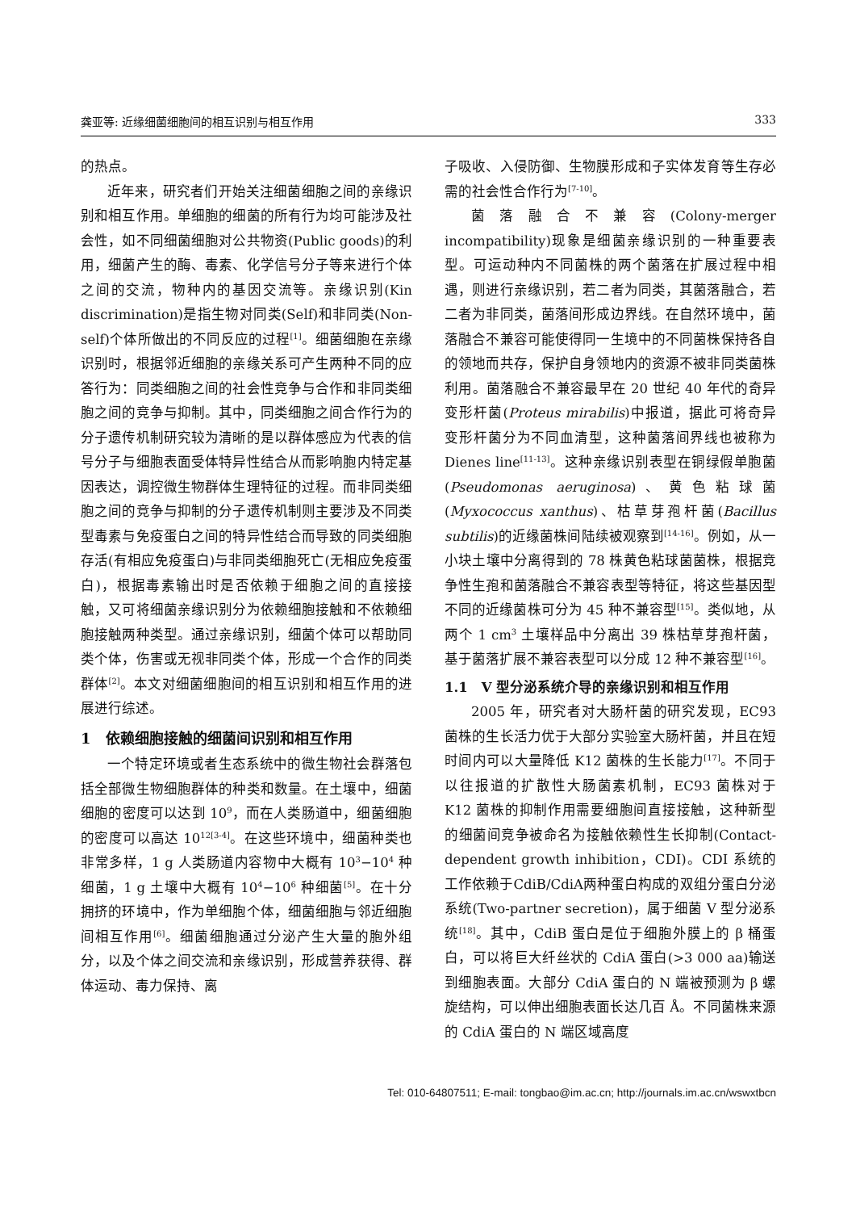龚亚等: 近缘细菌细胞间的相互识别与相互作用 333
的热点。
近年来，研究者们开始关注细菌细胞之间的亲缘识别和相互作用。单细胞的细菌的所有行为均可能涉及社会性，如不同细菌细胞对公共物资(Public goods)的利用，细菌产生的酶、毒素、化学信号分子等来进行个体之间的交流，物种内的基因交流等。亲缘识别(Kin discrimination)是指生物对同类(Self)和非同类(Non-self)个体所做出的不同反应的过程<sup>[1]</sup>。细菌细胞在亲缘识别时，根据邻近细胞的亲缘关系可产生两种不同的应答行为：同类细胞之间的社会性竞争与合作和非同类细胞之间的竞争与抑制。其中，同类细胞之间合作行为的分子遗传机制研究较为清晰的是以群体感应为代表的信号分子与细胞表面受体特异性结合从而影响胞内特定基因表达，调控微生物群体生理特征的过程。而非同类细胞之间的竞争与抑制的分子遗传机制则主要涉及不同类型毒素与免疫蛋白之间的特异性结合而导致的同类细胞存活(有相应免疫蛋白)与非同类细胞死亡(无相应免疫蛋白)，根据毒素输出时是否依赖于细胞之间的直接接触，又可将细菌亲缘识别分为依赖细胞接触和不依赖细胞接触两种类型。通过亲缘识别，细菌个体可以帮助同类个体，伤害或无视非同类个体，形成一个合作的同类群体<sup>[2]</sup>。本文对细菌细胞间的相互识别和相互作用的进展进行综述。
1　依赖细胞接触的细菌间识别和相互作用
一个特定环境或者生态系统中的微生物社会群落包括全部微生物细胞群体的种类和数量。在土壤中，细菌细胞的密度可以达到 10<sup>9</sup>，而在人类肠道中，细菌细胞的密度可以高达 10<sup>12[3-4]</sup>。在这些环境中，细菌种类也非常多样，1 g 人类肠道内容物中大概有 10<sup>3</sup>−10<sup>4</sup> 种细菌，1 g 土壤中大概有 10<sup>4</sup>−10<sup>6</sup> 种细菌<sup>[5]</sup>。在十分拥挤的环境中，作为单细胞个体，细菌细胞与邻近细胞间相互作用<sup>[6]</sup>。细菌细胞通过分泌产生大量的胞外组分，以及个体之间交流和亲缘识别，形成营养获得、群体运动、毒力保持、离
子吸收、入侵防御、生物膜形成和子实体发育等生存必需的社会性合作行为<sup>[7-10]</sup>。
菌落融合不兼容(Colony-merger incompatibility)现象是细菌亲缘识别的一种重要表型。可运动种内不同菌株的两个菌落在扩展过程中相遇，则进行亲缘识别，若二者为同类，其菌落融合，若二者为非同类，菌落间形成边界线。在自然环境中，菌落融合不兼容可能使得同一生境中的不同菌株保持各自的领地而共存，保护自身领地内的资源不被非同类菌株利用。菌落融合不兼容最早在 20 世纪 40 年代的奇异变形杆菌(Proteus mirabilis)中报道，据此可将奇异变形杆菌分为不同血清型，这种菌落间界线也被称为 Dienes line<sup>[11-13]</sup>。这种亲缘识别表型在铜绿假单胞菌(Pseudomonas aeruginosa)、黄色粘球菌(Myxococcus xanthus)、枯草芽孢杆菌(Bacillus subtilis)的近缘菌株间陆续被观察到<sup>[14-16]</sup>。例如，从一小块土壤中分离得到的 78 株黄色粘球菌菌株，根据竞争性生孢和菌落融合不兼容表型等特征，将这些基因型不同的近缘菌株可分为 45 种不兼容型<sup>[15]</sup>。类似地，从两个 1 cm<sup>3</sup> 土壤样品中分离出 39 株枯草芽孢杆菌，基于菌落扩展不兼容表型可以分成 12 种不兼容型<sup>[16]</sup>。
1.1　V 型分泌系统介导的亲缘识别和相互作用
2005 年，研究者对大肠杆菌的研究发现，EC93 菌株的生长活力优于大部分实验室大肠杆菌，并且在短时间内可以大量降低 K12 菌株的生长能力<sup>[17]</sup>。不同于以往报道的扩散性大肠菌素机制，EC93 菌株对于 K12 菌株的抑制作用需要细胞间直接接触，这种新型的细菌间竞争被命名为接触依赖性生长抑制(Contact-dependent growth inhibition，CDI)。CDI 系统的工作依赖于CdiB/CdiA两种蛋白构成的双组分蛋白分泌系统(Two-partner secretion)，属于细菌 V 型分泌系统<sup>[18]</sup>。其中，CdiB 蛋白是位于细胞外膜上的 β 桶蛋白，可以将巨大纤丝状的 CdiA 蛋白(>3 000 aa)输送到细胞表面。大部分 CdiA 蛋白的 N 端被预测为 β 螺旋结构，可以伸出细胞表面长达几百 Å。不同菌株来源的 CdiA 蛋白的 N 端区域高度
Tel: 010-64807511; E-mail: tongbao@im.ac.cn; http://journals.im.ac.cn/wswxtbcn